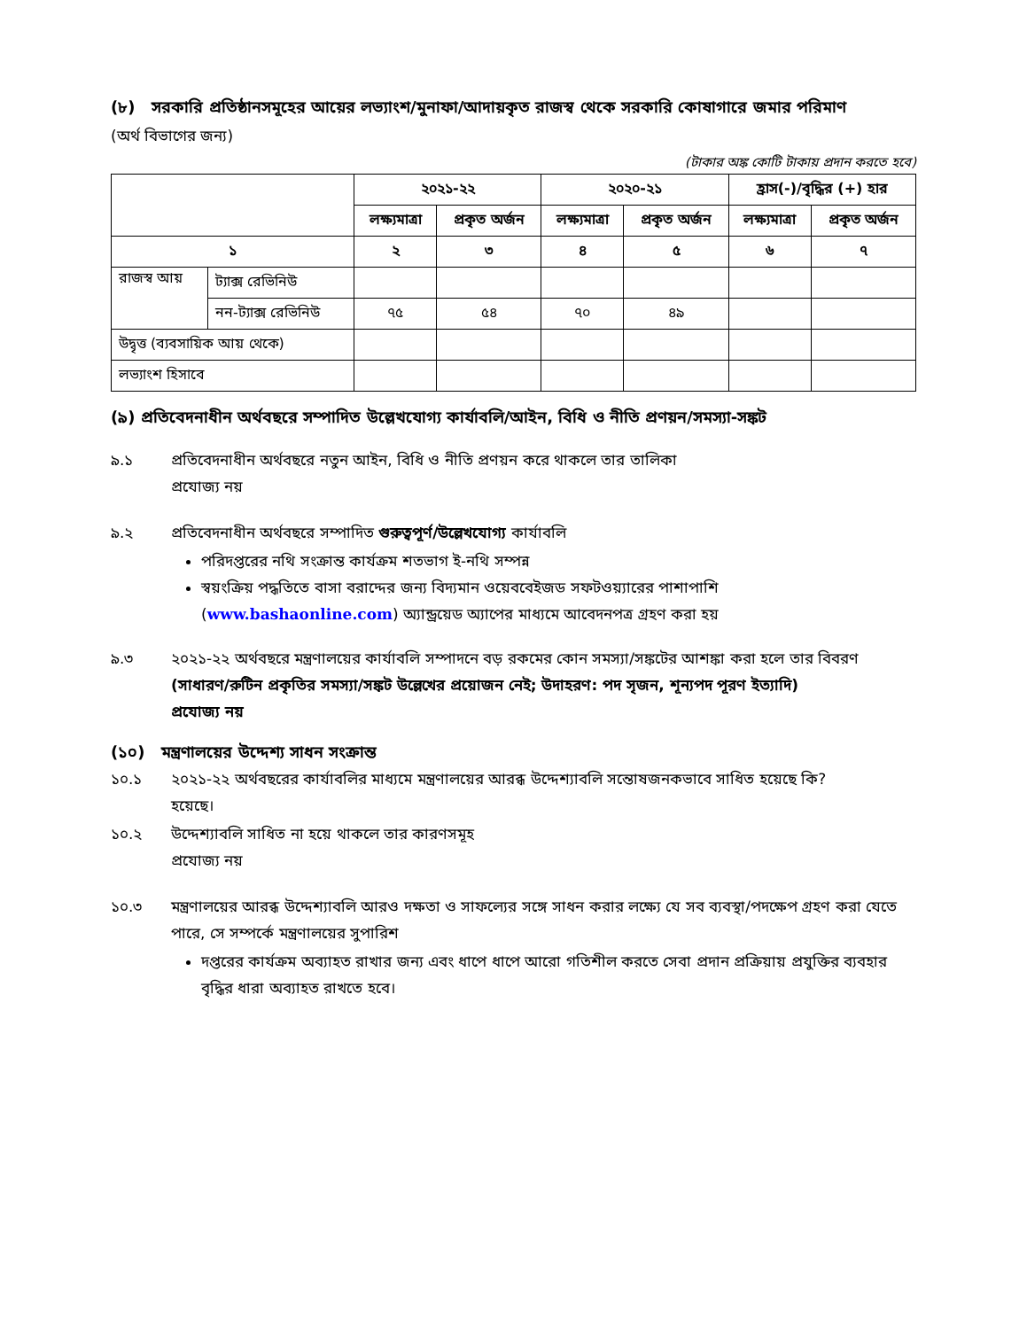(৮) সরকারি প্রতিষ্ঠানসমূহের আয়ের লভ্যাংশ/মুনাফা/আদায়কৃত রাজস্ব থেকে সরকারি কোষাগারে জমার পরিমাণ
(অর্থ বিভাগের জন্য)
(টাকার অঙ্ক কোটি টাকায় প্রদান করতে হবে)
| | | ২০২১-২২ | | ২০২০-২১ | | হ্রাস(-)/বৃদ্ধির (+) হার | |
| --- | --- | --- | --- | --- | --- | --- | --- |
| | | লক্ষ্যমাত্রা | প্রকৃত অর্জন | লক্ষ্যমাত্রা | প্রকৃত অর্জন | লক্ষ্যমাত্রা | প্রকৃত অর্জন |
| ১ | | ২ | ৩ | ৪ | ৫ | ৬ | ৭ |
| রাজস্ব আয় | ট্যাক্স রেভিনিউ | | | | | | |
| | নন-ট্যাক্স রেভিনিউ | ৭৫ | ৫৪ | ৭০ | ৪৯ | | |
| উদ্বৃত্ত (ব্যবসায়িক আয় থেকে) | | | | | | | |
| লভ্যাংশ হিসাবে | | | | | | | |
(৯) প্রতিবেদনাধীন অর্থবছরে সম্পাদিত উল্লেখযোগ্য কার্যাবলি/আইন, বিধি ও নীতি প্রণয়ন/সমস্যা-সঙ্কট
৯.১ প্রতিবেদনাধীন অর্থবছরে নতুন আইন, বিধি ও নীতি প্রণয়ন করে থাকলে তার তালিকা
প্রযোজ্য নয়
৯.২ প্রতিবেদনাধীন অর্থবছরে সম্পাদিত গুরুত্বপূর্ণ/উল্লেখযোগ্য কার্যাবলি
পরিদপ্তরের নথি সংক্রান্ত কার্যক্রম শতভাগ ই-নথি সম্পন্ন
স্বয়ংক্রিয় পদ্ধতিতে বাসা বরাদ্দের জন্য বিদ্যমান ওয়েববেইজড সফটওয়্যারের পাশাপাশি (www.bashaonline.com) অ্যান্ড্রয়েড অ্যাপের মাধ্যমে আবেদনপত্র গ্রহণ করা হয়
৯.৩ ২০২১-২২ অর্থবছরে মন্ত্রণালয়ের কার্যাবলি সম্পাদনে বড় রকমের কোন সমস্যা/সঙ্কটের আশঙ্কা করা হলে তার বিবরণ (সাধারণ/রুটিন প্রকৃতির সমস্যা/সঙ্কট উল্লেখের প্রয়োজন নেই; উদাহরণ: পদ সৃজন, শূন্যপদ পূরণ ইত্যাদি)
প্রযোজ্য নয়
(১০) মন্ত্রণালয়ের উদ্দেশ্য সাধন সংক্রান্ত
১০.১ ২০২১-২২ অর্থবছরের কার্যাবলির মাধ্যমে মন্ত্রণালয়ের আরব্ধ উদ্দেশ্যাবলি সন্তোষজনকভাবে সাধিত হয়েছে কি?
হয়েছে।
১০.২ উদ্দেশ্যাবলি সাধিত না হয়ে থাকলে তার কারণসমূহ
প্রযোজ্য নয়
১০.৩ মন্ত্রণালয়ের আরব্ধ উদ্দেশ্যাবলি আরও দক্ষতা ও সাফল্যের সঙ্গে সাধন করার লক্ষ্যে যে সব ব্যবস্থা/পদক্ষেপ গ্রহণ করা যেতে পারে, সে সম্পর্কে মন্ত্রণালয়ের সুপারিশ
দপ্তরের কার্যক্রম অব্যাহত রাখার জন্য এবং ধাপে ধাপে আরো গতিশীল করতে সেবা প্রদান প্রক্রিয়ায় প্রযুক্তির ব্যবহার বৃদ্ধির ধারা অব্যাহত রাখতে হবে।